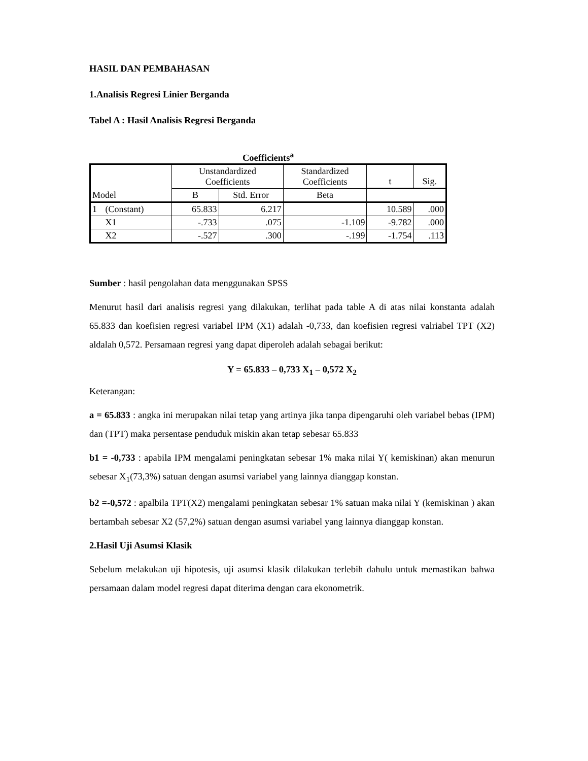HASIL DAN PEMBAHASAN
1.Analisis Regresi Linier Berganda
Tabel A : Hasil Analisis Regresi Berganda
Coefficients<sup>a</sup>
| | | Unstandardized Coefficients | | Standardized Coefficients | t | Sig. |
| --- | --- | --- | --- | --- | --- | --- |
| Model | | B | Std. Error | Beta | | |
| 1 | (Constant) | 65.833 | 6.217 | | 10.589 | .000 |
| | X1 | -.733 | .075 | -1.109 | -9.782 | .000 |
| | X2 | -.527 | .300 | -.199 | -1.754 | .113 |
Sumber : hasil pengolahan data menggunakan SPSS
Menurut hasil dari analisis regresi yang dilakukan, terlihat pada table A di atas nilai konstanta adalah 65.833 dan koefisien regresi variabel IPM (X1) adalah -0,733, dan koefisien regresi valriabel TPT (X2) aldalah 0,572. Persamaan regresi yang dapat diperoleh adalah sebagai berikut:
Y = 65.833 – 0,733 X<sub>1</sub> – 0,572 X<sub>2</sub>
Keterangan:
a = 65.833 : angka ini merupakan nilai tetap yang artinya jika tanpa dipengaruhi oleh variabel bebas (IPM) dan (TPT) maka persentase penduduk miskin akan tetap sebesar 65.833
b1 = -0,733 : apabila IPM mengalami peningkatan sebesar 1% maka nilai Y( kemiskinan) akan menurun sebesar X<sub>1</sub>(73,3%) satuan dengan asumsi variabel yang lainnya dianggap konstan.
b2 =-0,572 : apalbila TPT(X2) mengalami peningkatan sebesar 1% satuan maka nilai Y (kemiskinan ) akan bertambah sebesar X2 (57,2%) satuan dengan asumsi variabel yang lainnya dianggap konstan.
2.Hasil Uji Asumsi Klasik
Sebelum melakukan uji hipotesis, uji asumsi klasik dilakukan terlebih dahulu untuk memastikan bahwa persamaan dalam model regresi dapat diterima dengan cara ekonometrik.